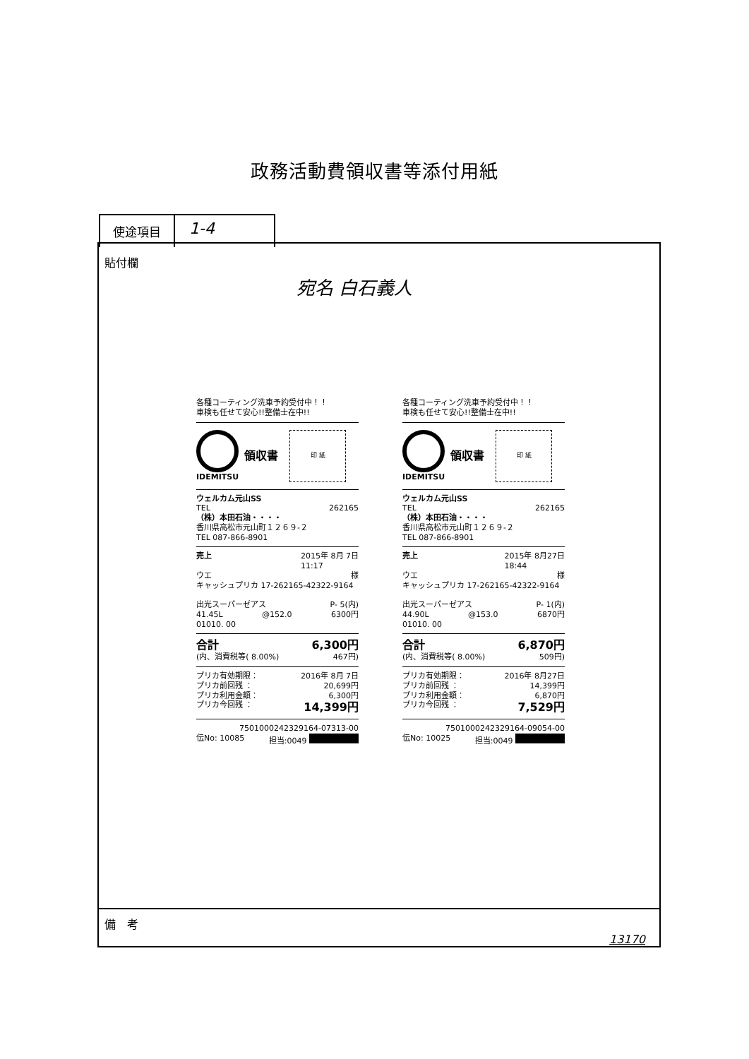政務活動費領収書等添付用紙
使途項目
1-4
貼付欄
宛名 白石義人
各種コーティング洗車予約受付中！！
車検も任せて安心!!整備士在中!!
IDEMITSU
領収書
印 紙
ウェルカム元山SS
TEL 262165
（株）本田石油・・・・
香川県高松市元山町１２６９-２
TEL 087-866-8901
売上 2015年 8月 7日
11:17
ウエ 様
キャッシュプリカ 17-262165-42322-9164
出光スーパーゼアス P- 5(内)
41.45L @152.0 6300円
01010. 00
合計 6,300円
(内、消費税等( 8.00%) 467円)
プリカ有効期限： 2016年 8月 7日
プリカ前回残 ： 20,699円
プリカ利用金額： 6,300円
プリカ今回残 ： 14,399円
7501000242329164-07313-00
伝No: 10085 担当:0049
各種コーティング洗車予約受付中！！
車検も任せて安心!!整備士在中!!
IDEMITSU
領収書
印 紙
ウェルカム元山SS
TEL 262165
（株）本田石油・・・・
香川県高松市元山町１２６９-２
TEL 087-866-8901
売上 2015年 8月27日
18:44
ウエ 様
キャッシュプリカ 17-262165-42322-9164
出光スーパーゼアス P- 1(内)
44.90L @153.0 6870円
01010. 00
合計 6,870円
(内、消費税等( 8.00%) 509円)
プリカ有効期限： 2016年 8月27日
プリカ前回残 ： 14,399円
プリカ利用金額： 6,870円
プリカ今回残 ： 7,529円
7501000242329164-09054-00
伝No: 10025 担当:0049
備　考
13170